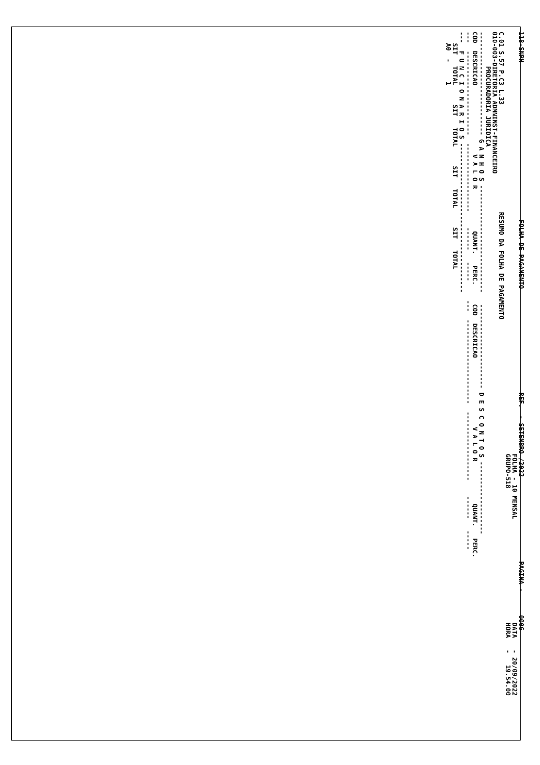118-SNPH FOLHA DE PAGAMENTO REF. - SETEMBRO /2022 PAGINA - 0006 FOLHA - 10 MENSAL DATA - 20/09/2022 GRUPO-518 HORA - 19.54.00 C.01 S.57 P.C3 L.33 RESUMO DA FOLHA DE PAGAMENTO 010-003-DIRETORIA ADMNINST-FINANCEIRO PROCURADORIA JURIDICA --------------------------- G A N H O S ---------------------------- ---------------------- D E S C O N T O S ------------------- COD DESCRICAO V A L O R QUANT. PERC. COD DESCRICAO V A L O R QUANT. PERC. --- ---------------------- ------------------ ------ ----- --- ---------------------- ------------------ ------ ----- --- F U N C I O N A R I O S --------------------------------------- SIT TOTAL SIT TOTAL SIT TOTAL SIT TOTAL A0 - 1